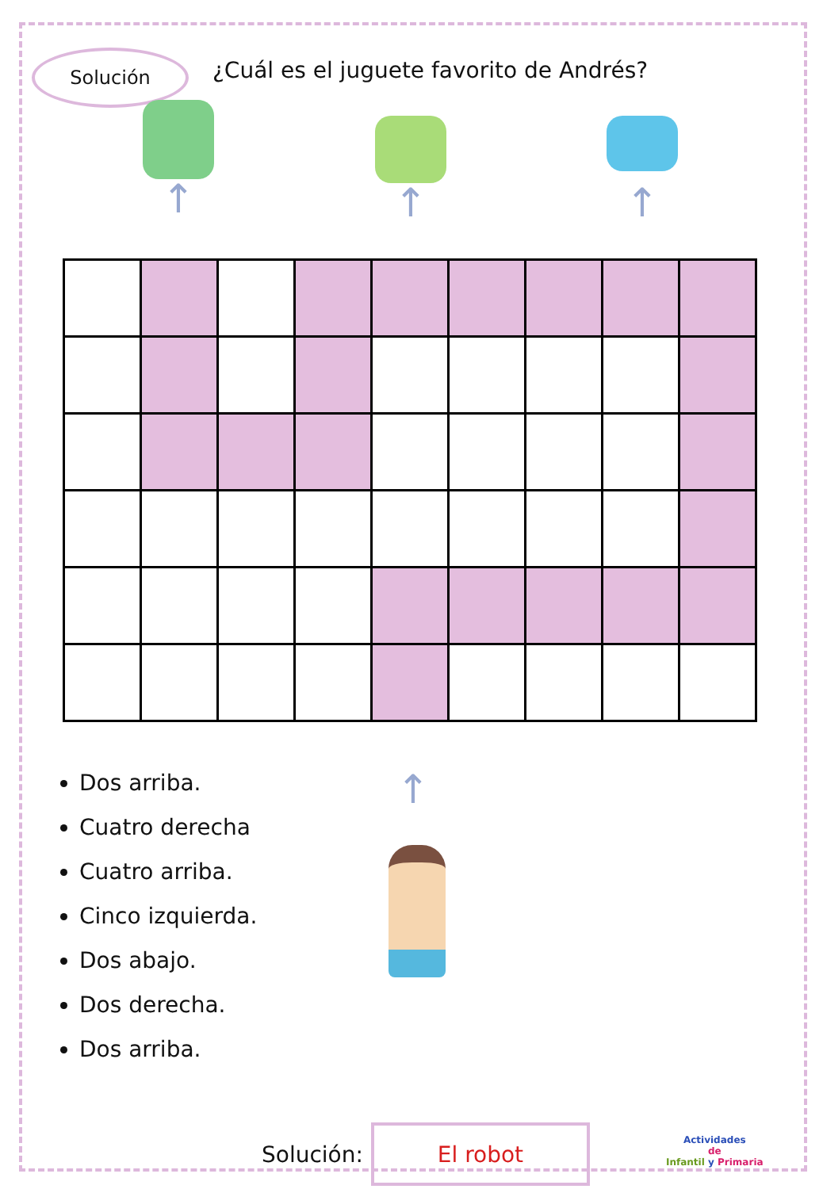Solución
¿Cuál es el juguete favorito de Andrés?
↑
↑ ↑
↑
Dos arriba.
Cuatro derecha
Cuatro arriba.
Cinco izquierda.
Dos abajo.
Dos derecha.
Dos arriba.
Solución:
El robot
Actividades
de
Infantil y Primaria